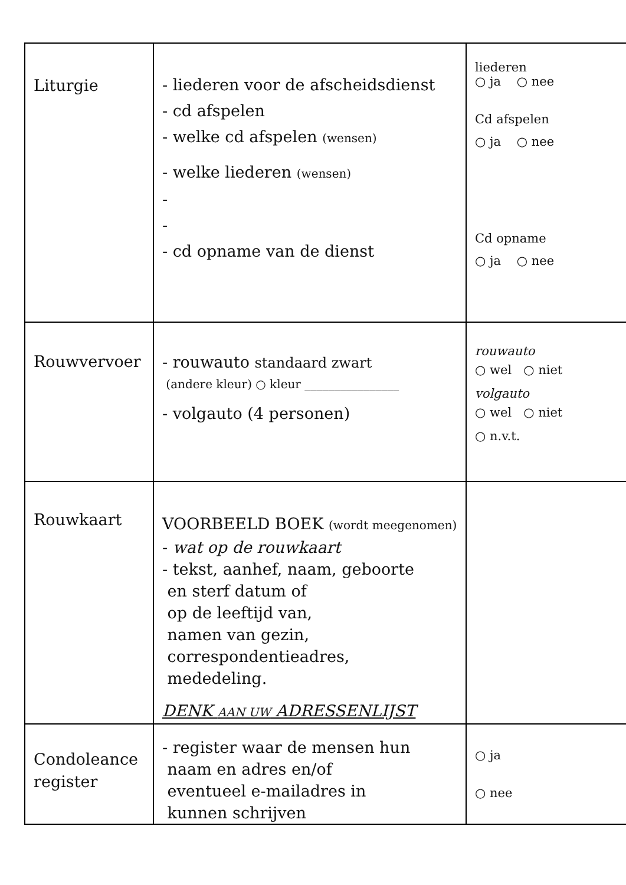| Liturgie | - liederen voor de afscheidsdienst - cd afspelen - welke cd afspelen (wensen) - welke liederen (wensen) - - - cd opname van de dienst | liederen ○ ja ○ nee Cd afspelen ○ ja ○ nee Cd opname ○ ja ○ nee |
| Rouwvervoer | - rouwauto standaard zwart (andere kleur) ○ kleur ________________ - volgauto (4 personen) | rouwauto ○ wel ○ niet volgauto ○ wel ○ niet ○ n.v.t. |
| Rouwkaart | VOORBEELD BOEK (wordt meegenomen) - wat op de rouwkaart - tekst, aanhef, naam, geboorte en sterf datum of op de leeftijd van, namen van gezin, correspondentieadres, mededeling. DENK AAN UW ADRESSENLIJST | |
| Condoleance register | - register waar de mensen hun naam en adres en/of eventueel e-mailadres in kunnen schrijven | ○ ja ○ nee |